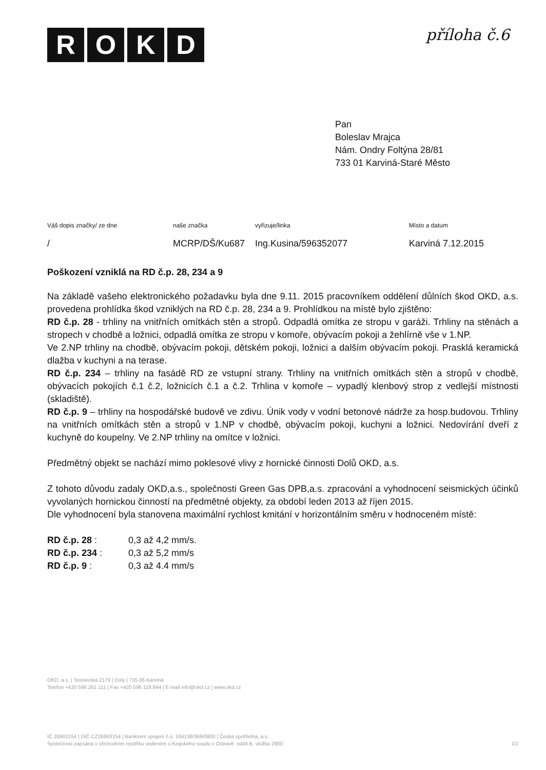ROKD příloha č.6
Pan
Boleslav Mrajca
Nám. Ondry Foltýna 28/81
733 01 Karviná-Staré Město
Váš dopis značky/ ze dne naše značka vyřizuje/linka Místo a datum
/ MCRP/DŠ/Ku687 Ing.Kusina/596352077 Karviná 7.12.2015
Poškození vzniklá na RD č.p. 28, 234 a 9
Na základě vašeho elektronického požadavku byla dne 9.11. 2015 pracovníkem oddělení důlních škod OKD, a.s. provedena prohlídka škod vzniklých na RD č.p. 28, 234 a 9. Prohlídkou na místě bylo zjištěno:
RD č.p. 28 - trhliny na vnitřních omítkách stěn a stropů. Odpadlá omítka ze stropu v garáži. Trhliny na stěnách a stropech v chodbě a ložnici, odpadlá omítka ze stropu v komoře, obývacím pokoji a žehlírně vše v 1.NP.
Ve 2.NP trhliny na chodbě, obývacím pokoji, dětském pokoji, ložnici a dalším obývacím pokoji. Prasklá keramická dlažba v kuchyni a na terase.
RD č.p. 234 – trhliny na fasádě RD ze vstupní strany. Trhliny na vnitřních omítkách stěn a stropů v chodbě, obývacích pokojích č.1 č.2, ložnicích č.1 a č.2. Trhlina v komoře – vypadlý klenbový strop z vedlejší místnosti (skladiště).
RD č.p. 9 – trhliny na hospodářské budově ve zdivu. Únik vody v vodní betonové nádrže za hosp.budovou. Trhliny na vnitřních omítkách stěn a stropů v 1.NP v chodbě, obývacím pokoji, kuchyni a ložnici. Nedovírání dveří z kuchyně do koupelny. Ve 2.NP trhliny na omítce v ložnici.
Předmětný objekt se nachází mimo poklesové vlivy z hornické činnosti Dolů OKD, a.s.
Z tohoto důvodu zadaly OKD,a.s., společnosti Green Gas DPB,a.s. zpracování a vyhodnocení seismických účinků vyvolaných hornickou činností na předmětné objekty, za období leden 2013 až říjen 2015.
Dle vyhodnocení byla stanovena maximální rychlost kmitání v horizontálním směru v hodnoceném místě:
| RD č.p. 28 : | 0,3 až 4,2 mm/s. |
| RD č.p. 234 : | 0,3 až 5,2 mm/s |
| RD č.p. 9 : | 0,3 až 4.4 mm/s |
OKD, a.s. | Stonavská 2179 | Doly | 735 06 Karviná
Telefon +420 596 261 111 | Fax +420 596 118 844 | E-mail info@okd.cz | www.okd.cz
IČ 26863154 | DIČ CZ26863154 | Bankovní spojení č.ú. 164138/369/0800 | Česká spořitelna, a.s.
Společnost zapsána v obchodním rejstříku vedeném u Krajského soudu v Ostravě, oddíl B, vložka 2900 1/2